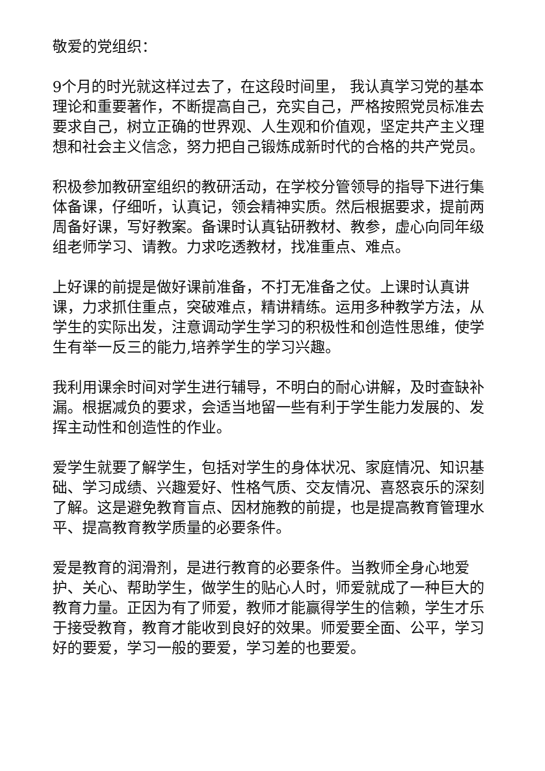敬爱的党组织：
9个月的时光就这样过去了，在这段时间里， 我认真学习党的基本理论和重要著作，不断提高自己，充实自己，严格按照党员标准去要求自己，树立正确的世界观、人生观和价值观，坚定共产主义理想和社会主义信念，努力把自己锻炼成新时代的合格的共产党员。
积极参加教研室组织的教研活动，在学校分管领导的指导下进行集体备课，仔细听，认真记，领会精神实质。然后根据要求，提前两周备好课，写好教案。备课时认真钻研教材、教参，虚心向同年级组老师学习、请教。力求吃透教材，找准重点、难点。
上好课的前提是做好课前准备，不打无准备之仗。上课时认真讲课，力求抓住重点，突破难点，精讲精练。运用多种教学方法，从学生的实际出发，注意调动学生学习的积极性和创造性思维，使学生有举一反三的能力,培养学生的学习兴趣。
我利用课余时间对学生进行辅导，不明白的耐心讲解，及时查缺补漏。根据减负的要求，会适当地留一些有利于学生能力发展的、发挥主动性和创造性的作业。
爱学生就要了解学生，包括对学生的身体状况、家庭情况、知识基础、学习成绩、兴趣爱好、性格气质、交友情况、喜怒哀乐的深刻了解。这是避免教育盲点、因材施教的前提，也是提高教育管理水平、提高教育教学质量的必要条件。
爱是教育的润滑剂，是进行教育的必要条件。当教师全身心地爱护、关心、帮助学生，做学生的贴心人时，师爱就成了一种巨大的教育力量。正因为有了师爱，教师才能赢得学生的信赖，学生才乐于接受教育，教育才能收到良好的效果。师爱要全面、公平，学习好的要爱，学习一般的要爱，学习差的也要爱。